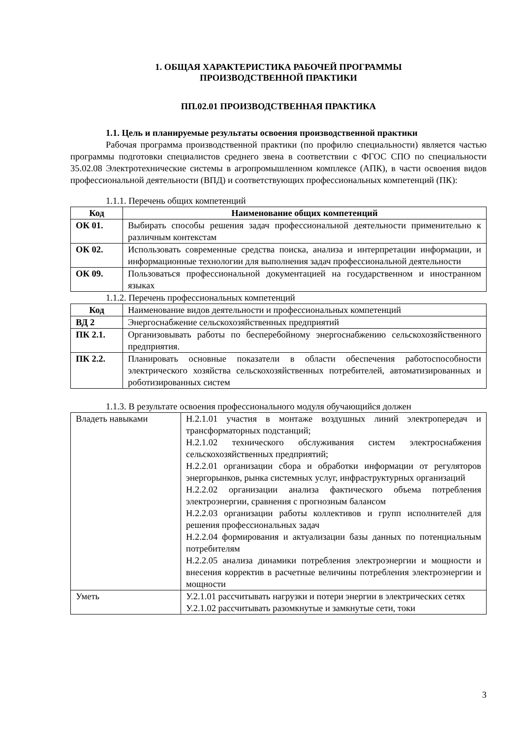1. ОБЩАЯ ХАРАКТЕРИСТИКА РАБОЧЕЙ ПРОГРАММЫ
ПРОИЗВОДСТВЕННОЙ ПРАКТИКИ
ПП.02.01 ПРОИЗВОДСТВЕННАЯ ПРАКТИКА
1.1. Цель и планируемые результаты освоения производственной практики
Рабочая программа производственной практики (по профилю специальности) является частью программы подготовки специалистов среднего звена в соответствии с ФГОС СПО по специальности 35.02.08 Электротехнические системы в агропромышленном комплексе (АПК), в части освоения видов профессиональной деятельности (ВПД) и соответствующих профессиональных компетенций (ПК):
1.1.1. Перечень общих компетенций
| Код | Наименование общих компетенций |
| --- | --- |
| ОК 01. | Выбирать способы решения задач профессиональной деятельности применительно к различным контекстам |
| ОК 02. | Использовать современные средства поиска, анализа и интерпретации информации, и информационные технологии для выполнения задач профессиональной деятельности |
| ОК 09. | Пользоваться профессиональной документацией на государственном и иностранном языках |
1.1.2. Перечень профессиональных компетенций
| Код | Наименование видов деятельности и профессиональных компетенций |
| ВД 2 | Энергоснабжение сельскохозяйственных предприятий |
| ПК 2.1. | Организовывать работы по бесперебойному энергоснабжению сельскохозяйственного предприятия. |
| ПК 2.2. | Планировать основные показатели в области обеспечения работоспособности электрического хозяйства сельскохозяйственных потребителей, автоматизированных и роботизированных систем |
1.1.3. В результате освоения профессионального модуля обучающийся должен
| Владеть навыками | Н.2.1.01 участия в монтаже воздушных линий электропередач и трансформаторных подстанций; Н.2.1.02 технического обслуживания систем электроснабжения сельскохозяйственных предприятий; Н.2.2.01 организации сбора и обработки информации от регуляторов энергорынков, рынка системных услуг, инфраструктурных организаций Н.2.2.02 организации анализа фактического объема потребления электроэнергии, сравнения с прогнозным балансом Н.2.2.03 организации работы коллективов и групп исполнителей для решения профессиональных задач Н.2.2.04 формирования и актуализации базы данных по потенциальным потребителям Н.2.2.05 анализа динамики потребления электроэнергии и мощности и внесения корректив в расчетные величины потребления электроэнергии и мощности |
| Уметь | У.2.1.01 рассчитывать нагрузки и потери энергии в электрических сетях У.2.1.02 рассчитывать разомкнутые и замкнутые сети, токи |
3